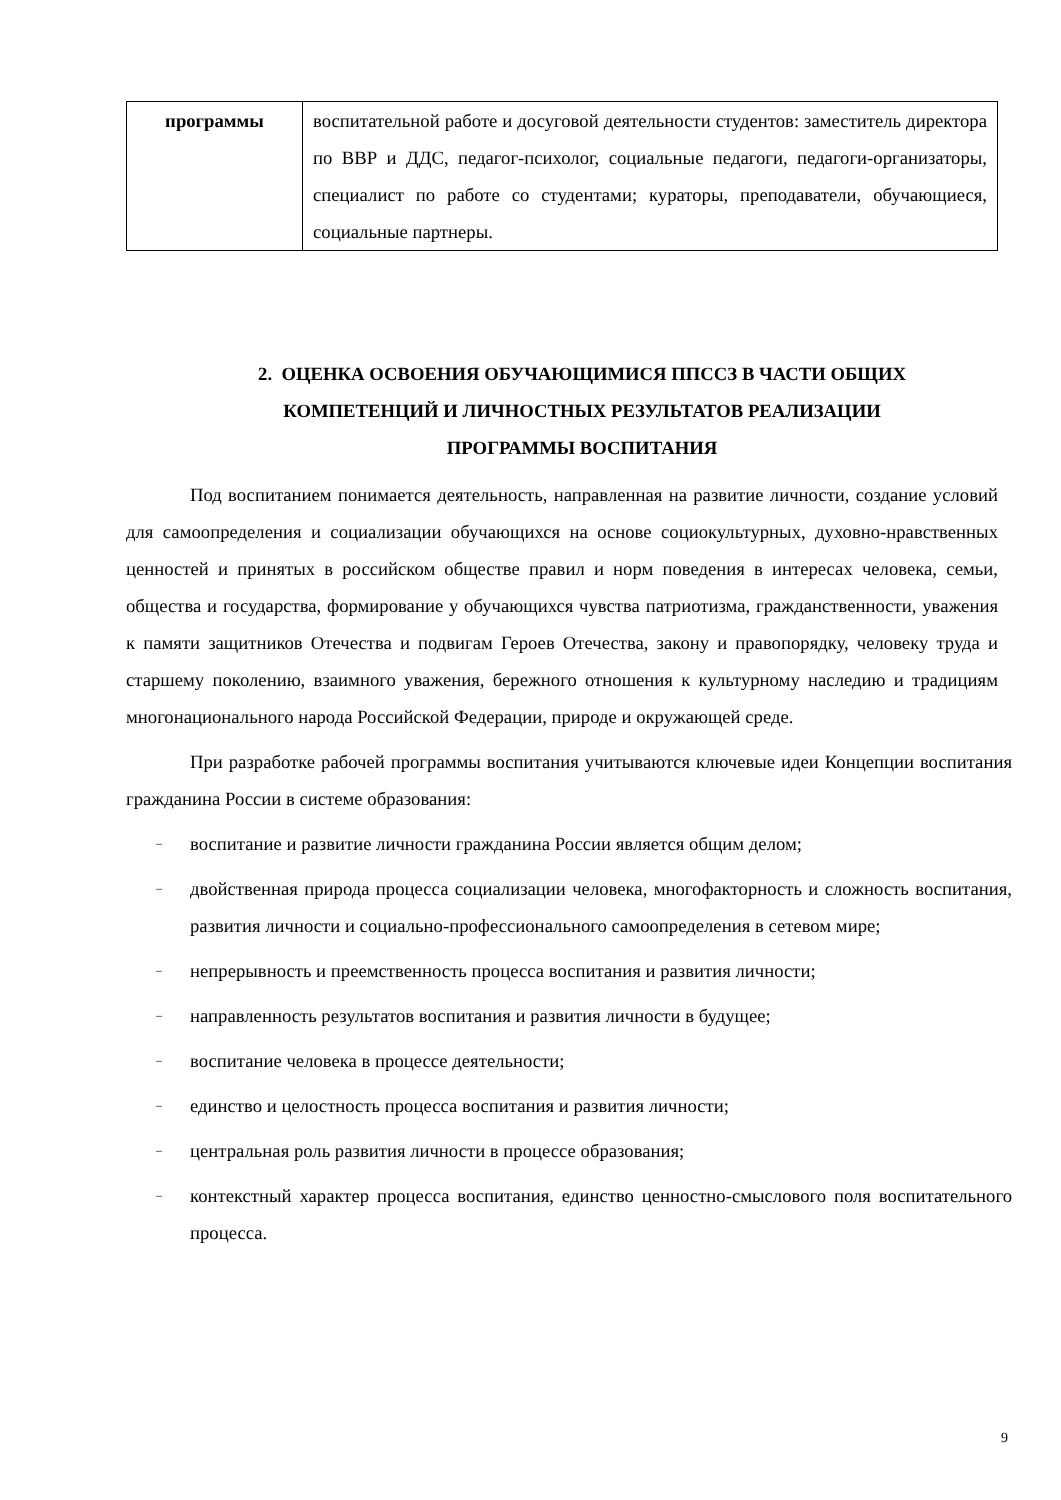| программы | воспитательной работе и досуговой деятельности студентов: заместитель директора по ВВР и ДДС, педагог-психолог, социальные педагоги, педагоги-организаторы, специалист по работе со студентами; кураторы, преподаватели, обучающиеся, социальные партнеры. |
2. ОЦЕНКА ОСВОЕНИЯ ОБУЧАЮЩИМИСЯ ППССЗ В ЧАСТИ ОБЩИХ
КОМПЕТЕНЦИЙ И ЛИЧНОСТНЫХ РЕЗУЛЬТАТОВ РЕАЛИЗАЦИИ
ПРОГРАММЫ ВОСПИТАНИЯ
Под воспитанием понимается деятельность, направленная на развитие личности, создание условий для самоопределения и социализации обучающихся на основе социокультурных, духовно-нравственных ценностей и принятых в российском обществе правил и норм поведения в интересах человека, семьи, общества и государства, формирование у обучающихся чувства патриотизма, гражданственности, уважения к памяти защитников Отечества и подвигам Героев Отечества, закону и правопорядку, человеку труда и старшему поколению, взаимного уважения, бережного отношения к культурному наследию и традициям многонационального народа Российской Федерации, природе и окружающей среде.
При разработке рабочей программы воспитания учитываются ключевые идеи Концепции воспитания гражданина России в системе образования:
– воспитание и развитие личности гражданина России является общим делом;
– двойственная природа процесса социализации человека, многофакторность и сложность воспитания, развития личности и социально-профессионального самоопределения в сетевом мире;
– непрерывность и преемственность процесса воспитания и развития личности;
– направленность результатов воспитания и развития личности в будущее;
– воспитание человека в процессе деятельности;
– единство и целостность процесса воспитания и развития личности;
– центральная роль развития личности в процессе образования;
– контекстный характер процесса воспитания, единство ценностно-смыслового поля воспитательного процесса.
9